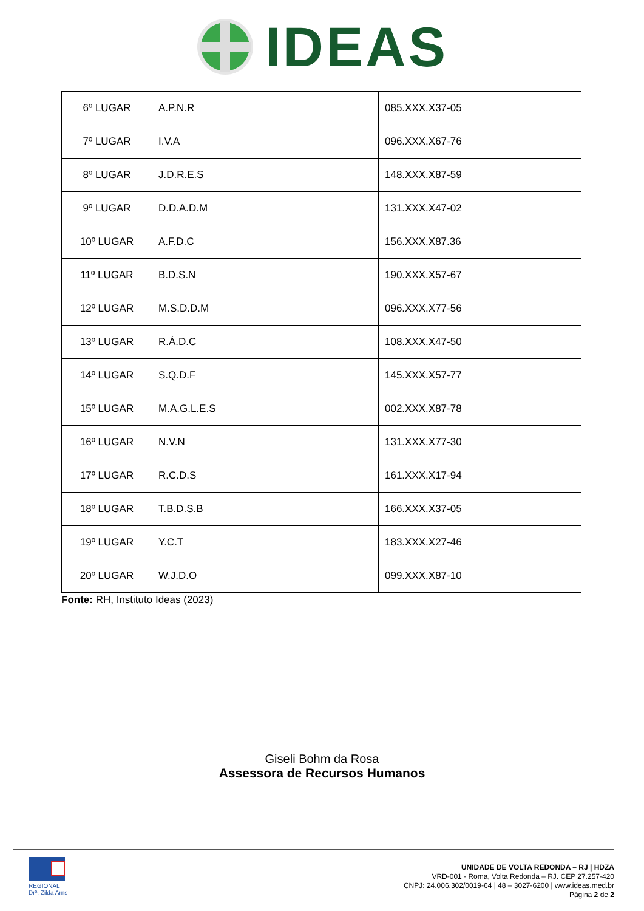IDEAS
| 6º LUGAR | A.P.N.R | 085.XXX.X37-05 |
| 7º LUGAR | I.V.A | 096.XXX.X67-76 |
| 8º LUGAR | J.D.R.E.S | 148.XXX.X87-59 |
| 9º LUGAR | D.D.A.D.M | 131.XXX.X47-02 |
| 10º LUGAR | A.F.D.C | 156.XXX.X87.36 |
| 11º LUGAR | B.D.S.N | 190.XXX.X57-67 |
| 12º LUGAR | M.S.D.D.M | 096.XXX.X77-56 |
| 13º LUGAR | R.Á.D.C | 108.XXX.X47-50 |
| 14º LUGAR | S.Q.D.F | 145.XXX.X57-77 |
| 15º LUGAR | M.A.G.L.E.S | 002.XXX.X87-78 |
| 16º LUGAR | N.V.N | 131.XXX.X77-30 |
| 17º LUGAR | R.C.D.S | 161.XXX.X17-94 |
| 18º LUGAR | T.B.D.S.B | 166.XXX.X37-05 |
| 19º LUGAR | Y.C.T | 183.XXX.X27-46 |
| 20º LUGAR | W.J.D.O | 099.XXX.X87-10 |
Fonte: RH, Instituto Ideas (2023)
Giseli Bohm da Rosa
Assessora de Recursos Humanos
REGIONAL
Drª. Zilda Arns
UNIDADE DE VOLTA REDONDA – RJ | HDZA
VRD-001 - Roma, Volta Redonda – RJ. CEP 27.257-420
CNPJ: 24.006.302/0019-64 | 48 – 3027-6200 | www.ideas.med.br
Página 2 de 2